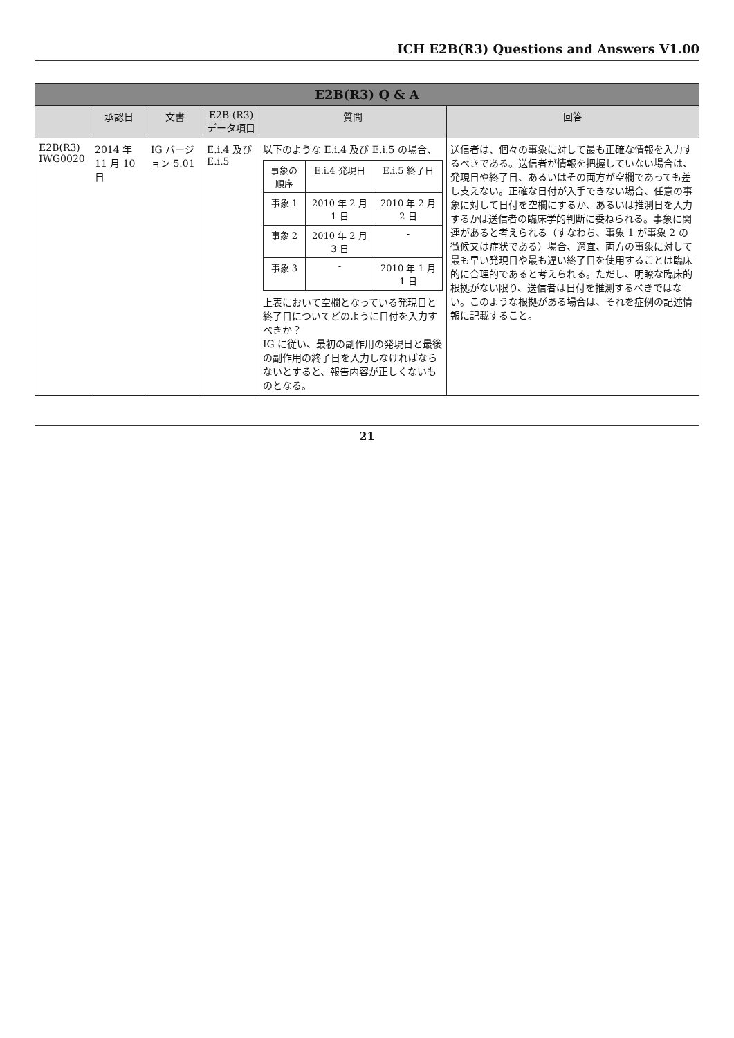ICH E2B(R3) Questions and Answers V1.00
| E2B(R3) Q & A | | | | | |
| --- | --- | --- | --- | --- | --- |
| | 承認日 | 文書 | E2B (R3) データ項目 | 質問 | 回答 |
| E2B(R3) IWG0020 | 2014 年 11 月 10 日 | IG バージョン 5.01 | E.i.4 及び E.i.5 | 以下のような E.i.4 及び E.i.5 の場合、 / 事象の順序 / E.i.4 発現日 / E.i.5 終了日 / / 事象 1 / 2010 年 2 月 1 日 / 2010 年 2 月 2 日 / / 事象 2 / 2010 年 2 月 3 日 / - / / 事象 3 / - / 2010 年 1 月 1 日 / 上表において空欄となっている発現日と終了日についてどのように日付を入力すべきか？ IG に従い、最初の副作用の発現日と最後の副作用の終了日を入力しなければならないとすると、報告内容が正しくないものとなる。 | 送信者は、個々の事象に対して最も正確な情報を入力するべきである。送信者が情報を把握していない場合は、発現日や終了日、あるいはその両方が空欄であっても差し支えない。正確な日付が入手できない場合、任意の事象に対して日付を空欄にするか、あるいは推測日を入力するかは送信者の臨床学的判断に委ねられる。事象に関連があると考えられる（すなわち、事象 1 が事象 2 の徴候又は症状である）場合、適宜、両方の事象に対して最も早い発現日や最も遅い終了日を使用することは臨床的に合理的であると考えられる。ただし、明瞭な臨床的根拠がない限り、送信者は日付を推測するべきではない。このような根拠がある場合は、それを症例の記述情報に記載すること。 |
21